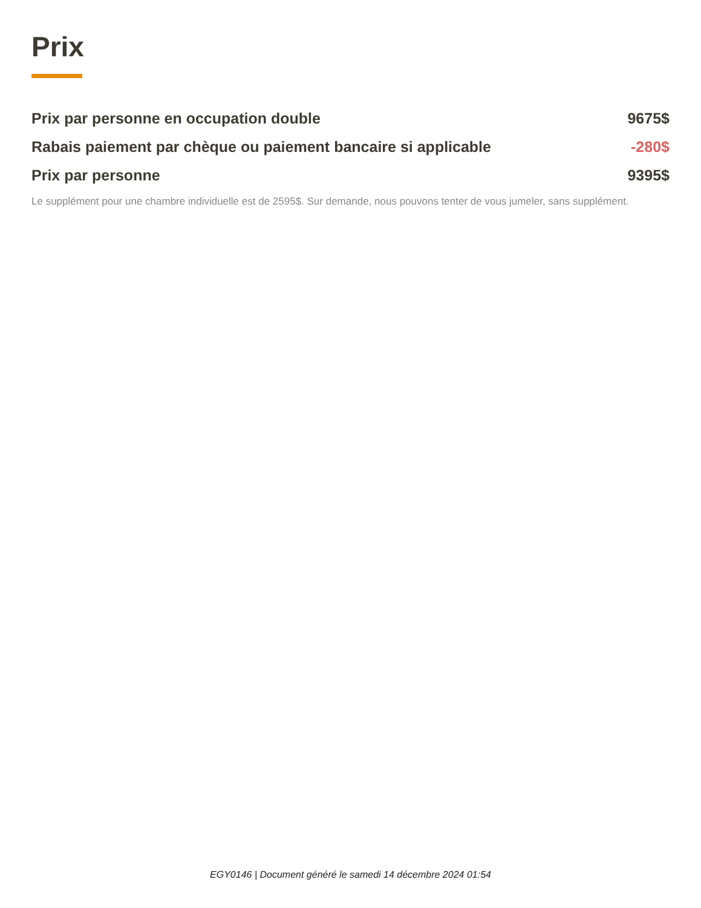Prix
| Prix par personne en occupation double | 9675$ |
| Rabais paiement par chèque ou paiement bancaire si applicable | -280$ |
| Prix par personne | 9395$ |
Le supplément pour une chambre individuelle est de 2595$. Sur demande, nous pouvons tenter de vous jumeler, sans supplément.
EGY0146 | Document généré le samedi 14 décembre 2024 01:54